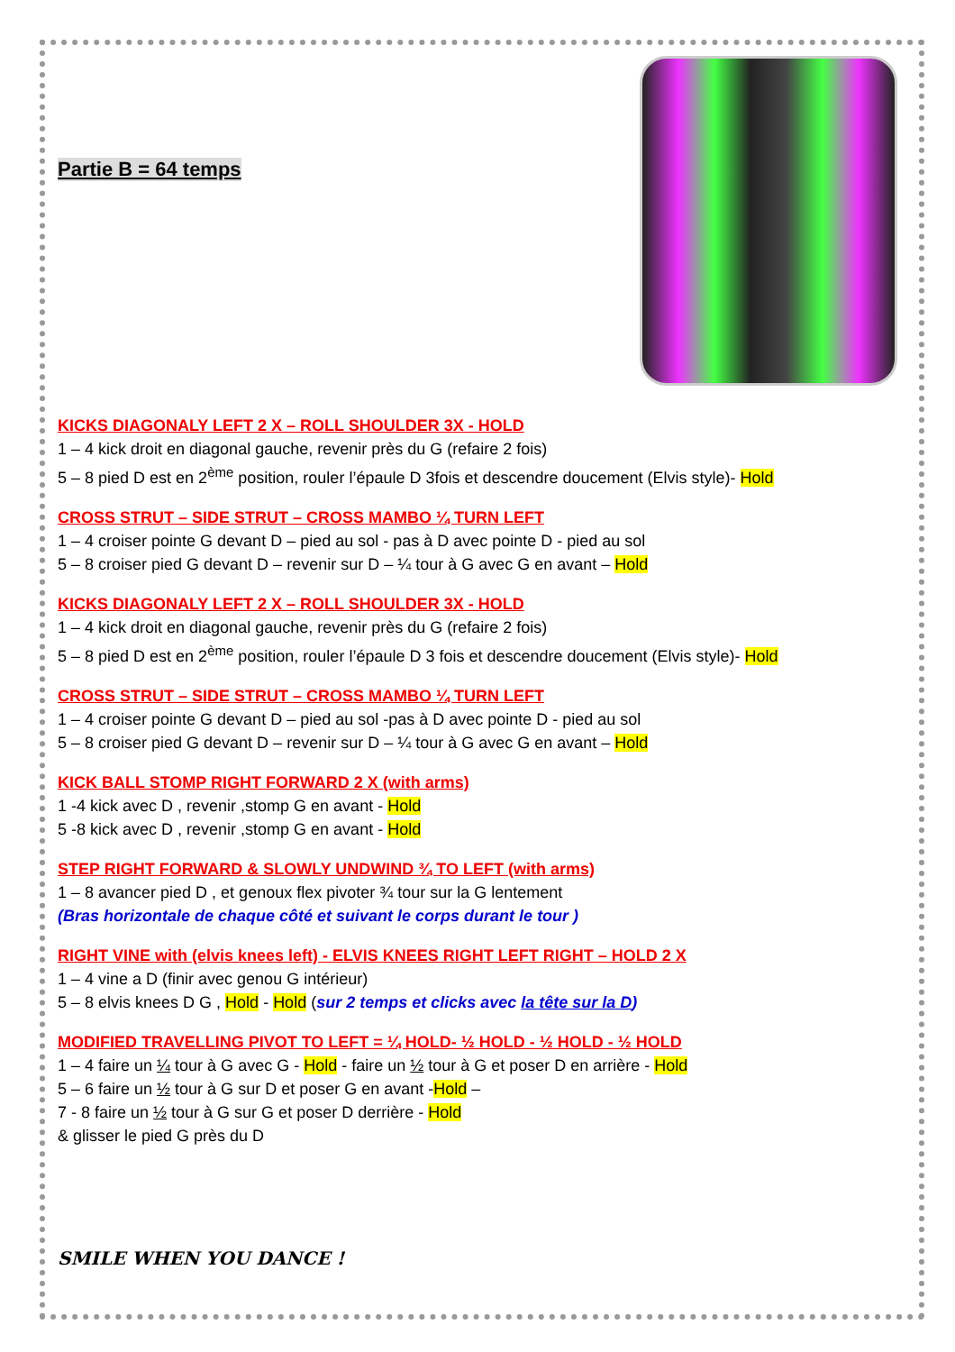Partie B = 64 temps
KICKS DIAGONALY LEFT 2 X – ROLL SHOULDER 3X - HOLD
1 – 4 kick droit en diagonal gauche, revenir près du G (refaire 2 fois)
5 – 8 pied D est en 2<sup>ème</sup> position, rouler l’épaule D 3fois et descendre doucement (Elvis style)- Hold
CROSS STRUT – SIDE STRUT – CROSS MAMBO ¼ TURN LEFT
1 – 4 croiser pointe G devant D – pied au sol - pas à D avec pointe D - pied au sol
5 – 8 croiser pied G devant D – revenir sur D – ¼ tour à G avec G en avant – Hold
KICKS DIAGONALY LEFT 2 X – ROLL SHOULDER 3X - HOLD
1 – 4 kick droit en diagonal gauche, revenir près du G (refaire 2 fois)
5 – 8 pied D est en 2<sup>ème</sup> position, rouler l’épaule D 3 fois et descendre doucement (Elvis style)- Hold
CROSS STRUT – SIDE STRUT – CROSS MAMBO ¼ TURN LEFT
1 – 4 croiser pointe G devant D – pied au sol -pas à D avec pointe D - pied au sol
5 – 8 croiser pied G devant D – revenir sur D – ¼ tour à G avec G en avant – Hold
KICK BALL STOMP RIGHT FORWARD 2 X (with arms)
1 -4 kick avec D , revenir ,stomp G en avant - Hold
5 -8 kick avec D , revenir ,stomp G en avant - Hold
STEP RIGHT FORWARD & SLOWLY UNDWIND ¾ TO LEFT (with arms)
1 – 8 avancer pied D , et genoux flex pivoter ¾ tour sur la G lentement
(Bras horizontale de chaque côté et suivant le corps durant le tour )
RIGHT VINE with (elvis knees left) - ELVIS KNEES RIGHT LEFT RIGHT – HOLD 2 X
1 – 4 vine a D (finir avec genou G intérieur)
5 – 8 elvis knees D G , Hold - Hold (sur 2 temps et clicks avec la tête sur la D)
MODIFIED TRAVELLING PIVOT TO LEFT = ¼ HOLD- ½ HOLD - ½ HOLD - ½ HOLD
1 – 4 faire un ¼ tour à G avec G - Hold - faire un ½ tour à G et poser D en arrière - Hold
5 – 6 faire un ½ tour à G sur D et poser G en avant -Hold –
7 - 8 faire un ½ tour à G sur G et poser D derrière - Hold
& glisser le pied G près du D
SMILE WHEN YOU DANCE !